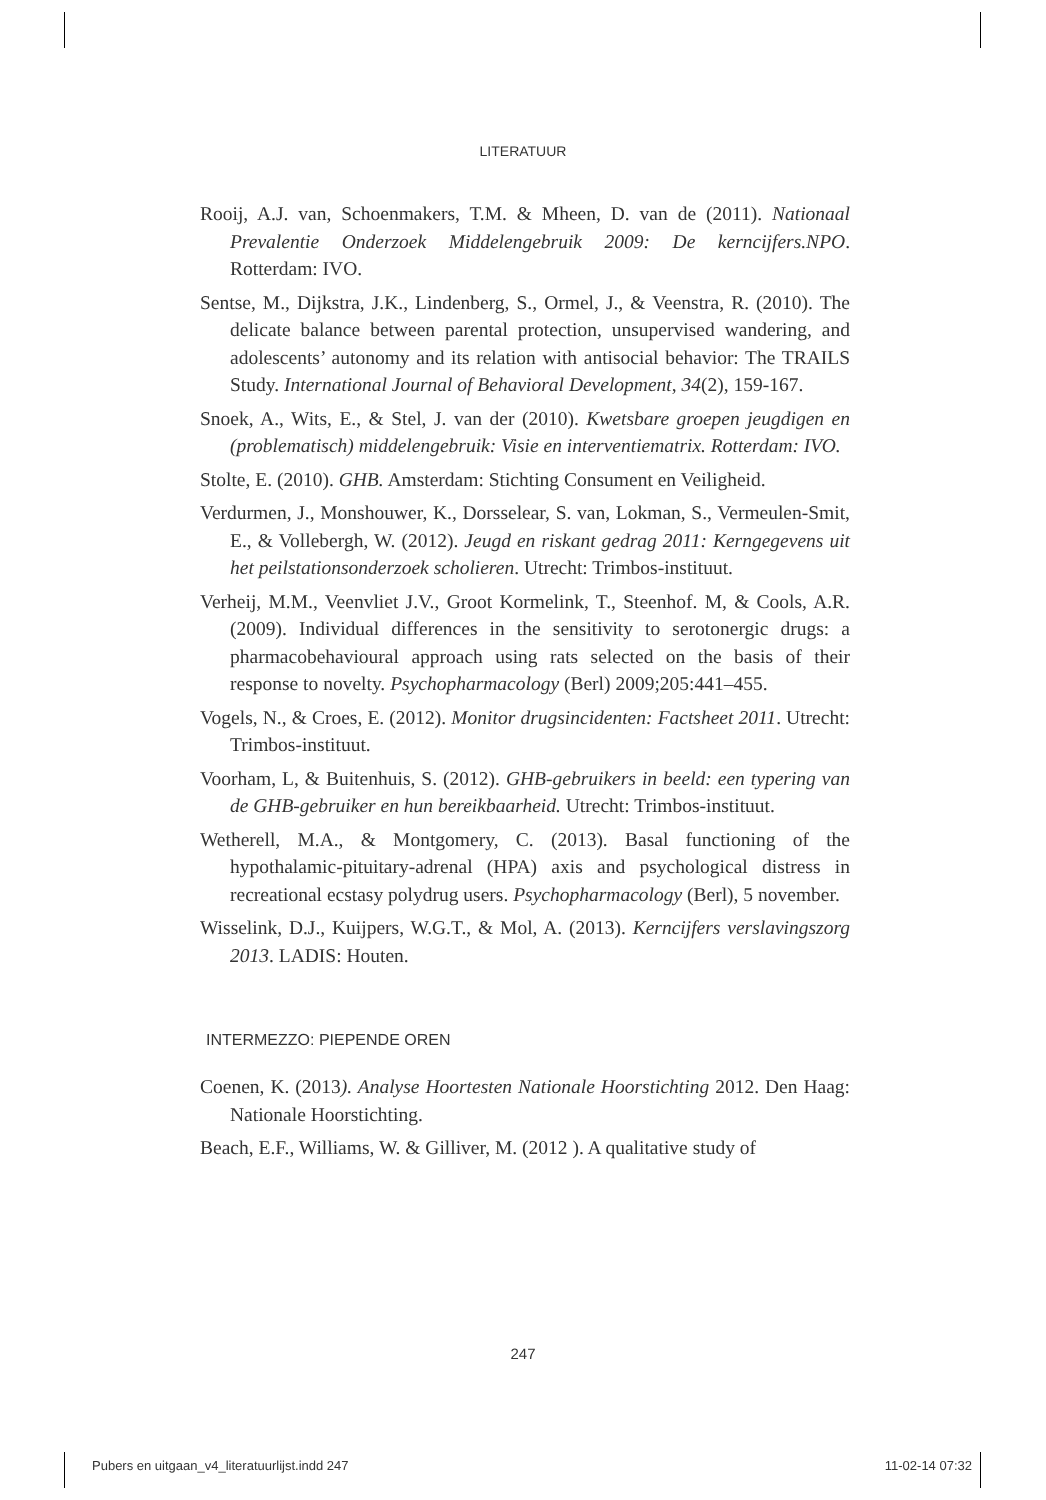LITERATUUR
Rooij, A.J. van, Schoenmakers, T.M. & Mheen, D. van de (2011). Nationaal Prevalentie Onderzoek Middelengebruik 2009: De kerncijfers.NPO. Rotterdam: IVO.
Sentse, M., Dijkstra, J.K., Lindenberg, S., Ormel, J., & Veenstra, R. (2010). The delicate balance between parental protection, unsupervised wandering, and adolescents’ autonomy and its relation with antisocial behavior: The TRAILS Study. International Journal of Behavioral Development, 34(2), 159-167.
Snoek, A., Wits, E., & Stel, J. van der (2010). Kwetsbare groepen jeugdigen en (problematisch) middelengebruik: Visie en interventiematrix. Rotterdam: IVO.
Stolte, E. (2010). GHB. Amsterdam: Stichting Consument en Veiligheid.
Verdurmen, J., Monshouwer, K., Dorsselear, S. van, Lokman, S., Vermeulen-Smit, E., & Vollebergh, W. (2012). Jeugd en riskant gedrag 2011: Kerngegevens uit het peilstationsonderzoek scholieren. Utrecht: Trimbos-instituut.
Verheij, M.M., Veenvliet J.V., Groot Kormelink, T., Steenhof. M, & Cools, A.R. (2009). Individual differences in the sensitivity to serotonergic drugs: a pharmacobehavioural approach using rats selected on the basis of their response to novelty. Psychopharmacology (Berl) 2009;205:441–455.
Vogels, N., & Croes, E. (2012). Monitor drugsincidenten: Factsheet 2011. Utrecht: Trimbos-instituut.
Voorham, L, & Buitenhuis, S. (2012). GHB-gebruikers in beeld: een typering van de GHB-gebruiker en hun bereikbaarheid. Utrecht: Trimbos-instituut.
Wetherell, M.A., & Montgomery, C. (2013). Basal functioning of the hypothalamic-pituitary-adrenal (HPA) axis and psychological distress in recreational ecstasy polydrug users. Psychopharmacology (Berl), 5 november.
Wisselink, D.J., Kuijpers, W.G.T., & Mol, A. (2013). Kerncijfers verslavingszorg 2013. LADIS: Houten.
INTERMEZZO: PIEPENDE OREN
Coenen, K. (2013). Analyse Hoortesten Nationale Hoorstichting 2012. Den Haag: Nationale Hoorstichting.
Beach, E.F., Williams, W. & Gilliver, M. (2012 ). A qualitative study of
247
Pubers en uitgaan_v4_literatuurlijst.indd 247 11-02-14 07:32